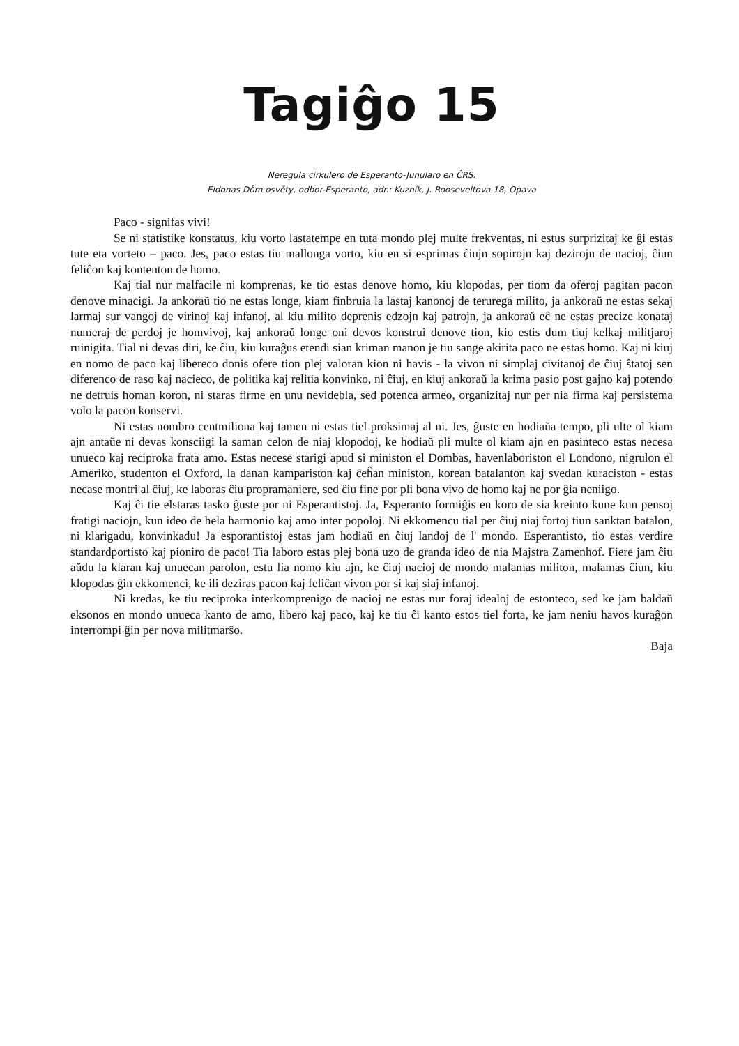Tagiĝo 15
Neregula cirkulero de Esperanto-Junularo en ĈRS.
Eldonas Dům osvěty, odbor-Esperanto, adr.: Kuzník, J. Rooseveltova 18, Opava
Paco - signifas vivi!
Se ni statistike konstatus, kiu vorto lastatempe en tuta mondo plej multe frekventas, ni estus surprizitaj ke ĝi estas tute eta vorteto – paco. Jes, paco estas tiu mallonga vorto, kiu en si esprimas ĉiujn sopirojn kaj dezirojn de nacioj, ĉiun feliĉon kaj kontenton de homo.
Kaj tial nur malfacile ni komprenas, ke tio estas denove homo, kiu klopodas, per tiom da oferoj pagitan pacon denove minacigi. Ja ankoraŭ tio ne estas longe, kiam finbruia la lastaj kanonoj de terurega milito, ja ankoraŭ ne estas sekaj larmaj sur vangoj de virinoj kaj infanoj, al kiu milito deprenis edzojn kaj patrojn, ja ankoraŭ eĉ ne estas precize konataj numeraj de perdoj je homvivoj, kaj ankoraŭ longe oni devos konstrui denove tion, kio estis dum tiuj kelkaj militjaroj ruinigita. Tial ni devas diri, ke ĉiu, kiu kuraĝus etendi sian kriman manon je tiu sange akirita paco ne estas homo. Kaj ni kiuj en nomo de paco kaj libereco donis ofere tion plej valoran kion ni havis - la vivon ni simplaj civitanoj de ĉiuj ŝtatoj sen diferenco de raso kaj nacieco, de politika kaj relitia konvinko, ni ĉiuj, en kiuj ankoraŭ la krima pasio post gajno kaj potendo ne detruis homan koron, ni staras firme en unu nevidebla, sed potenca armeo, organizitaj nur per nia firma kaj persistema volo la pacon konservi.
Ni estas nombro centmiliona kaj tamen ni estas tiel proksimaj al ni. Jes, ĝuste en hodiaŭa tempo, pli ulte ol kiam ajn antaŭe ni devas konsciigi la saman celon de niaj klopodoj, ke hodiaŭ pli multe ol kiam ajn en pasinteco estas necesa unueco kaj reciproka frata amo. Estas necese starigi apud si ministon el Dombas, havenlaboriston el Londono, nigrulon el Ameriko, studenton el Oxford, la danan kampariston kaj ĉeĥan ministon, korean batalanton kaj svedan kuraciston - estas necase montri al ĉiuj, ke laboras ĉiu propramaniere, sed ĉiu fine por pli bona vivo de homo kaj ne por ĝia neniigo.
Kaj ĉi tie elstaras tasko ĝuste por ni Esperantistoj. Ja, Esperanto formiĝis en koro de sia kreinto kune kun pensoj fratigi naciojn, kun ideo de hela harmonio kaj amo inter popoloj. Ni ekkomencu tial per ĉiuj niaj fortoj tiun sanktan batalon, ni klarigadu, konvinkadu! Ja esporantistoj estas jam hodiaŭ en ĉiuj landoj de l' mondo. Esperantisto, tio estas verdire standardportisto kaj pioniro de paco! Tia laboro estas plej bona uzo de granda ideo de nia Majstra Zamenhof. Fiere jam ĉiu aŭdu la klaran kaj unuecan parolon, estu lia nomo kiu ajn, ke ĉiuj nacioj de mondo malamas militon, malamas ĉiun, kiu klopodas ĝin ekkomenci, ke ili deziras pacon kaj feliĉan vivon por si kaj siaj infanoj.
Ni kredas, ke tiu reciproka interkomprenigo de nacioj ne estas nur foraj idealoj de estonteco, sed ke jam baldaŭ eksonos en mondo unueca kanto de amo, libero kaj paco, kaj ke tiu ĉi kanto estos tiel forta, ke jam neniu havos kuraĝon interrompi ĝin per nova militmarŝo.
Baja